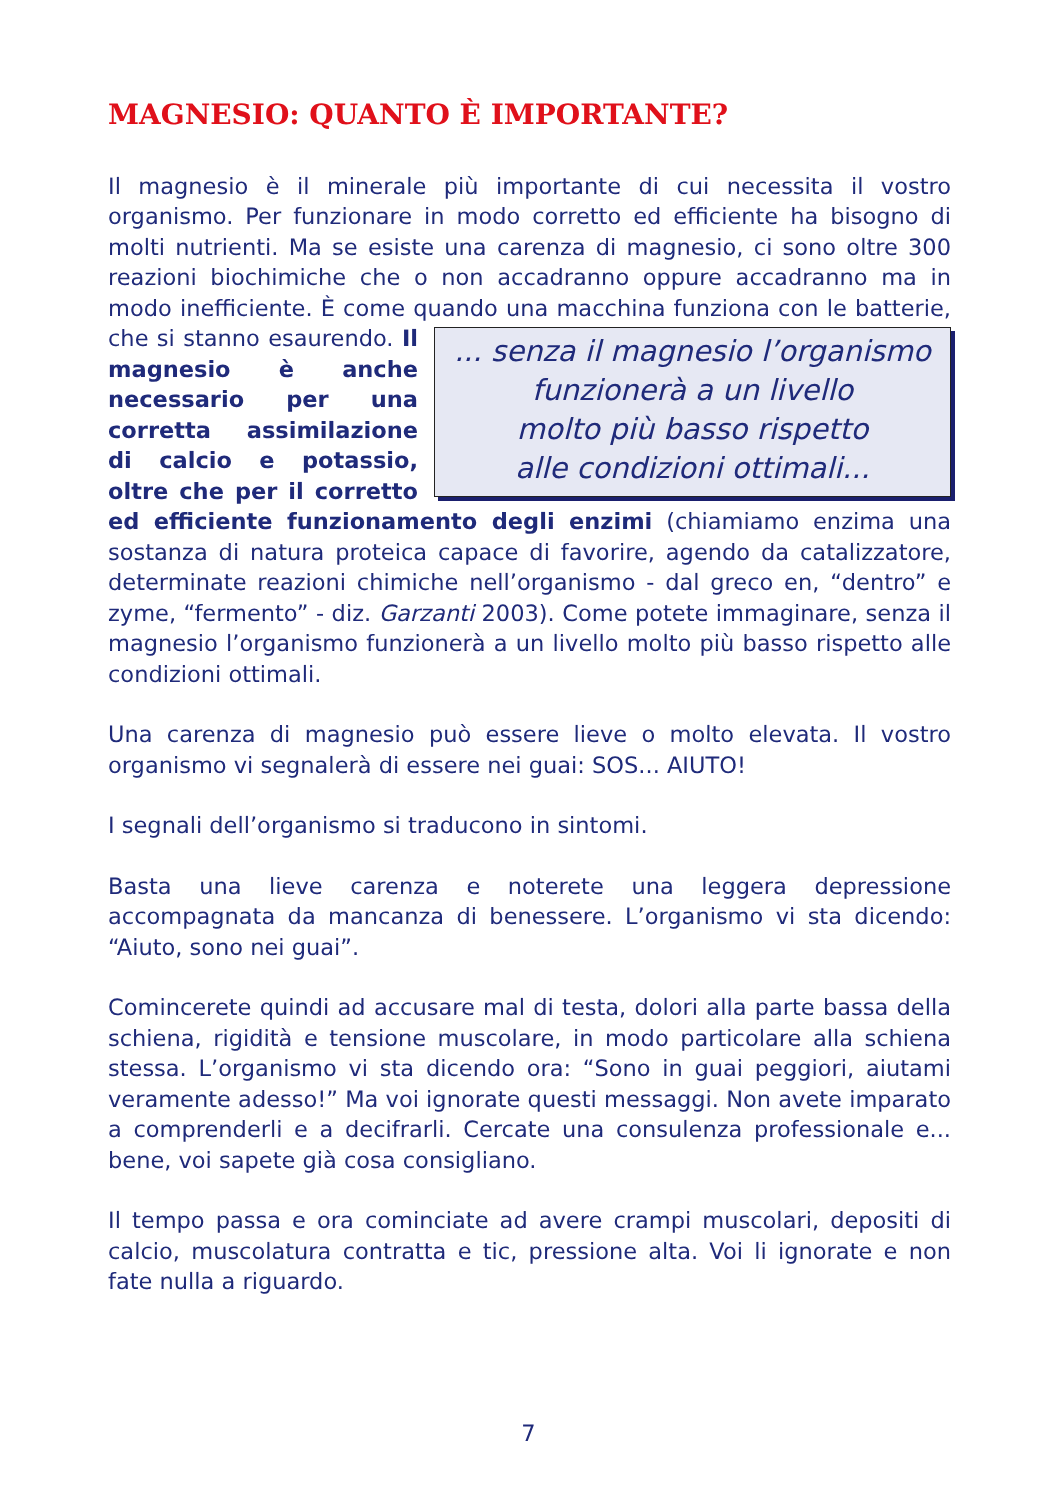MAGNESIO: QUANTO È IMPORTANTE?
Il magnesio è il minerale più importante di cui necessita il vostro organismo. Per funzionare in modo corretto ed efficiente ha bisogno di molti nutrienti. Ma se esiste una carenza di magnesio, ci sono oltre 300 reazioni biochimiche che o non accadranno oppure accadranno ma in modo inefficiente. È come quando una macchina funziona con le batterie, che si stan... senza il magnesio l’organismo
funzionerà a un livello
molto più basso rispetto
alle condizioni ottimali... no esaurendo. Il magnesio è anche necessario per una corretta assimilazione di calcio e potassio, oltre che per il corretto ed efficiente funzionamento degli enzimi (chiamiamo enzima una sostanza di natura proteica capace di favorire, agendo da catalizzatore, determinate reazioni chimiche nell’organismo - dal greco en, “dentro” e zyme, “fermento” - diz. Garzanti 2003). Come potete immaginare, senza il magnesio l’organismo funzionerà a un livello molto più basso rispetto alle condizioni ottimali.
Una carenza di magnesio può essere lieve o molto elevata. Il vostro organismo vi segnalerà di essere nei guai: SOS... AIUTO!
I segnali dell’organismo si traducono in sintomi.
Basta una lieve carenza e noterete una leggera depressione accompagnata da mancanza di benessere. L’organismo vi sta dicendo: “Aiuto, sono nei guai”.
Comincerete quindi ad accusare mal di testa, dolori alla parte bassa della schiena, rigidità e tensione muscolare, in modo particolare alla schiena stessa. L’organismo vi sta dicendo ora: “Sono in guai peggiori, aiutami veramente adesso!” Ma voi ignorate questi messaggi. Non avete imparato a comprenderli e a decifrarli. Cercate una consulenza professionale e... bene, voi sapete già cosa consigliano.
Il tempo passa e ora cominciate ad avere crampi muscolari, depositi di calcio, muscolatura contratta e tic, pressione alta. Voi li ignorate e non fate nulla a riguardo.
7